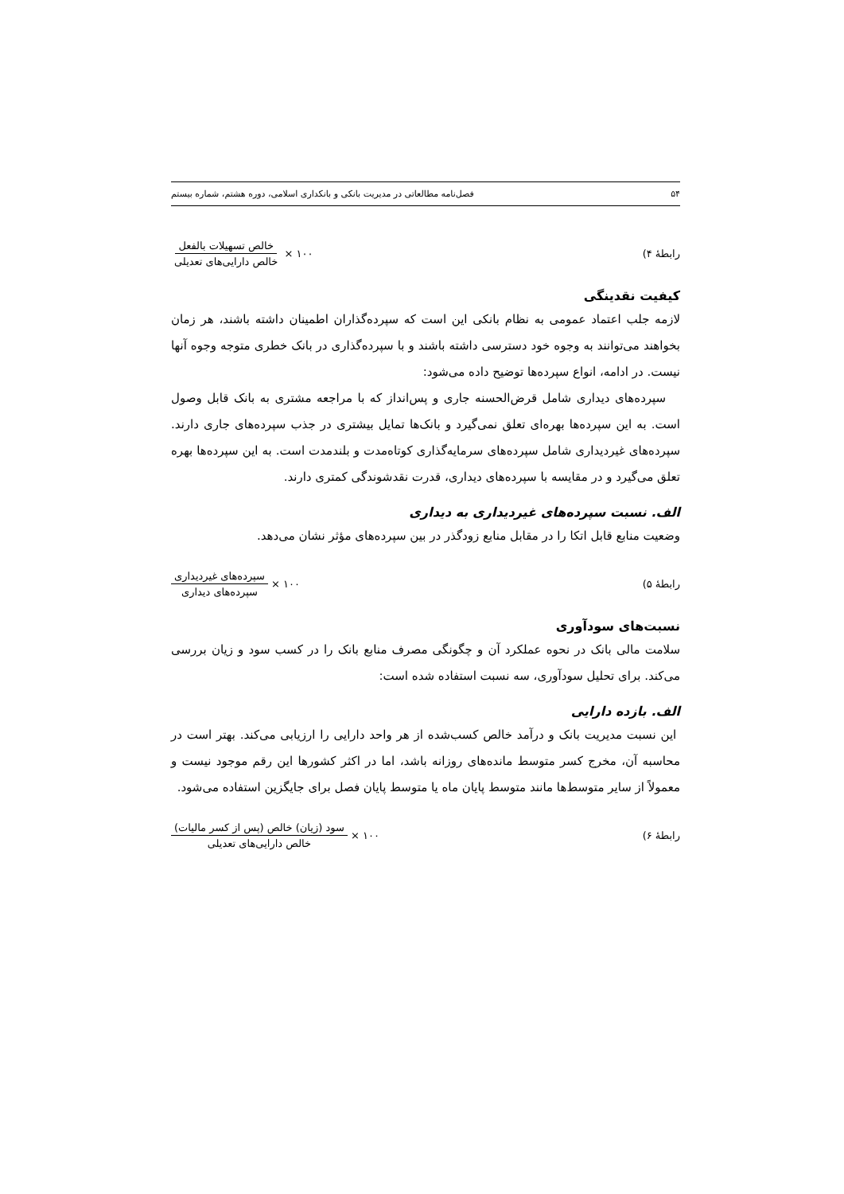۵۴ فصل‌نامه مطالعاتی در مدیریت بانکی و بانکداری اسلامی، دوره هشتم، شماره بیستم
رابطهٔ ۴)
خالص تسهیلات بالفعل خالص دارایی‌های تعدیلی
× ۱۰۰
کیفیت نقدینگی
لازمه جلب اعتماد عمومی به نظام بانکی این است که سپرده‌گذاران اطمینان داشته باشند، هر زمان بخواهند می‌توانند به وجوه خود دسترسی داشته باشند و با سپرده‌گذاری در بانک خطری متوجه وجوه آنها نیست. در ادامه، انواع سپرده‌ها توضیح داده می‌شود:
سپرده‌های دیداری شامل قرض‌الحسنه جاری و پس‌انداز که با مراجعه مشتری به بانک قابل وصول است. به این سپرده‌ها بهره‌ای تعلق نمی‌گیرد و بانک‌ها تمایل بیشتری در جذب سپرده‌های جاری دارند. سپرده‌های غیردیداری شامل سپرده‌های سرمایه‌گذاری کوتاه‌مدت و بلندمدت است. به این سپرده‌ها بهره تعلق می‌گیرد و در مقایسه با سپرده‌های دیداری، قدرت نقدشوندگی کمتری دارند.
الف. نسبت سپرده‌های غیردیداری به دیداری
وضعیت منابع قابل اتکا را در مقابل منابع زودگذر در بین سپرده‌های مؤثر نشان می‌دهد.
رابطهٔ ۵)
سپرده‌های غیردیداری سپرده‌های دیداری
× ۱۰۰
نسبت‌های سودآوری
سلامت مالی بانک در نحوه عملکرد آن و چگونگی مصرف منابع بانک را در کسب سود و زیان بررسی می‌کند. برای تحلیل سودآوری، سه نسبت استفاده شده است:
الف. بازده دارایی
این نسبت مدیریت بانک و درآمد خالص کسب‌شده از هر واحد دارایی را ارزیابی می‌کند. بهتر است در محاسبه آن، مخرج کسر متوسط مانده‌های روزانه باشد، اما در اکثر کشورها این رقم موجود نیست و معمولاً از سایر متوسط‌ها مانند متوسط پایان ماه یا متوسط پایان فصل برای جایگزین استفاده می‌شود.
رابطهٔ ۶)
سود (زیان) خالص (پس از کسر مالیات) خالص دارایی‌های تعدیلی
× ۱۰۰